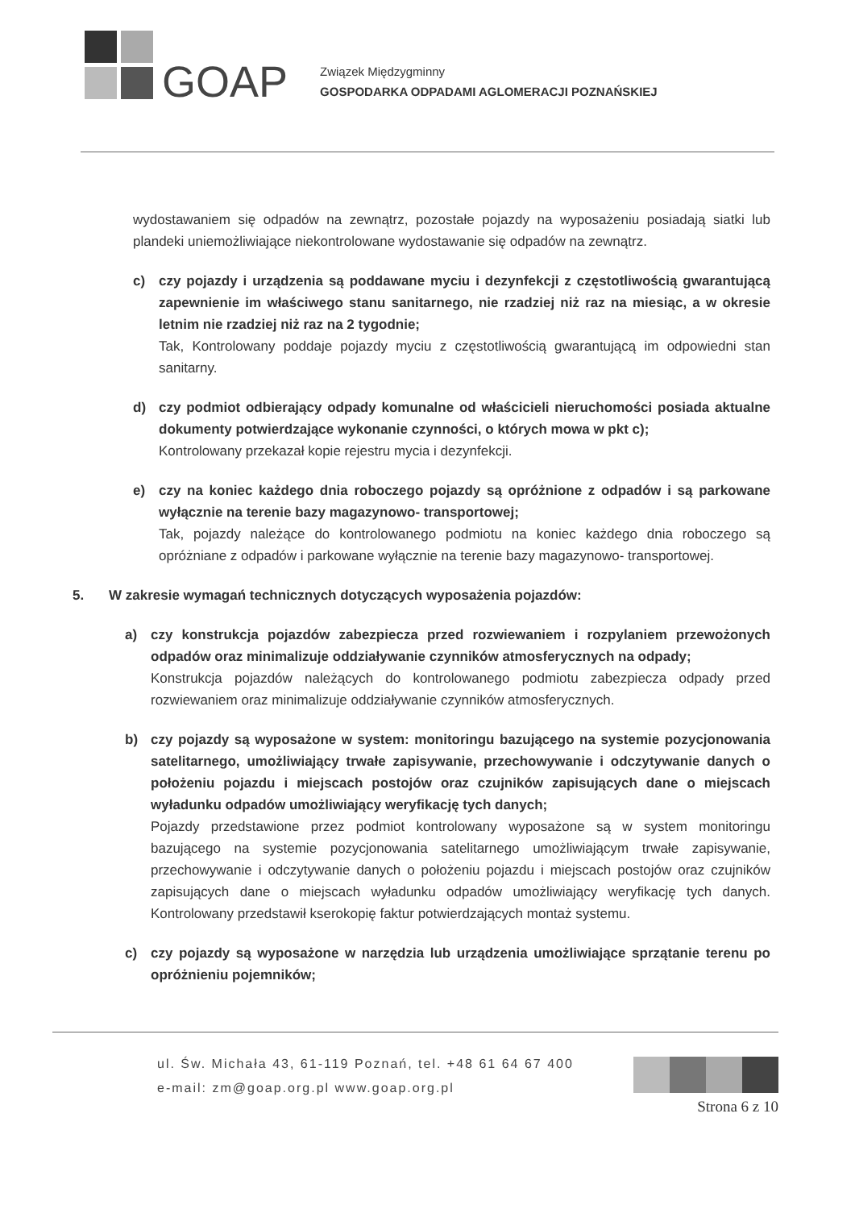GOAP
Związek Międzygminny
GOSPODARKA ODPADAMI AGLOMERACJI POZNAŃSKIEJ
wydostawaniem się odpadów na zewnątrz, pozostałe pojazdy na wyposażeniu posiadają siatki lub plandeki uniemożliwiające niekontrolowane wydostawanie się odpadów na zewnątrz.
c) czy pojazdy i urządzenia są poddawane myciu i dezynfekcji z częstotliwością gwarantującą zapewnienie im właściwego stanu sanitarnego, nie rzadziej niż raz na miesiąc, a w okresie letnim nie rzadziej niż raz na 2 tygodnie;
Tak, Kontrolowany poddaje pojazdy myciu z częstotliwością gwarantującą im odpowiedni stan sanitarny.
d) czy podmiot odbierający odpady komunalne od właścicieli nieruchomości posiada aktualne dokumenty potwierdzające wykonanie czynności, o których mowa w pkt c);
Kontrolowany przekazał kopie rejestru mycia i dezynfekcji.
e) czy na koniec każdego dnia roboczego pojazdy są opróżnione z odpadów i są parkowane wyłącznie na terenie bazy magazynowo- transportowej;
Tak, pojazdy należące do kontrolowanego podmiotu na koniec każdego dnia roboczego są opróżniane z odpadów i parkowane wyłącznie na terenie bazy magazynowo- transportowej.
5. W zakresie wymagań technicznych dotyczących wyposażenia pojazdów:
a) czy konstrukcja pojazdów zabezpiecza przed rozwiewaniem i rozpylaniem przewożonych odpadów oraz minimalizuje oddziaływanie czynników atmosferycznych na odpady;
Konstrukcja pojazdów należących do kontrolowanego podmiotu zabezpiecza odpady przed rozwiewaniem oraz minimalizuje oddziaływanie czynników atmosferycznych.
b) czy pojazdy są wyposażone w system: monitoringu bazującego na systemie pozycjonowania satelitarnego, umożliwiający trwałe zapisywanie, przechowywanie i odczytywanie danych o położeniu pojazdu i miejscach postojów oraz czujników zapisujących dane o miejscach wyładunku odpadów umożliwiający weryfikację tych danych;
Pojazdy przedstawione przez podmiot kontrolowany wyposażone są w system monitoringu bazującego na systemie pozycjonowania satelitarnego umożliwiającym trwałe zapisywanie, przechowywanie i odczytywanie danych o położeniu pojazdu i miejscach postojów oraz czujników zapisujących dane o miejscach wyładunku odpadów umożliwiający weryfikację tych danych. Kontrolowany przedstawił kserokopię faktur potwierdzających montaż systemu.
c) czy pojazdy są wyposażone w narzędzia lub urządzenia umożliwiające sprzątanie terenu po opróżnieniu pojemników;
ul. Św. Michała 43, 61-119 Poznań, tel. +48 61 64 67 400
e-mail: zm@goap.org.pl www.goap.org.pl
Strona 6 z 10